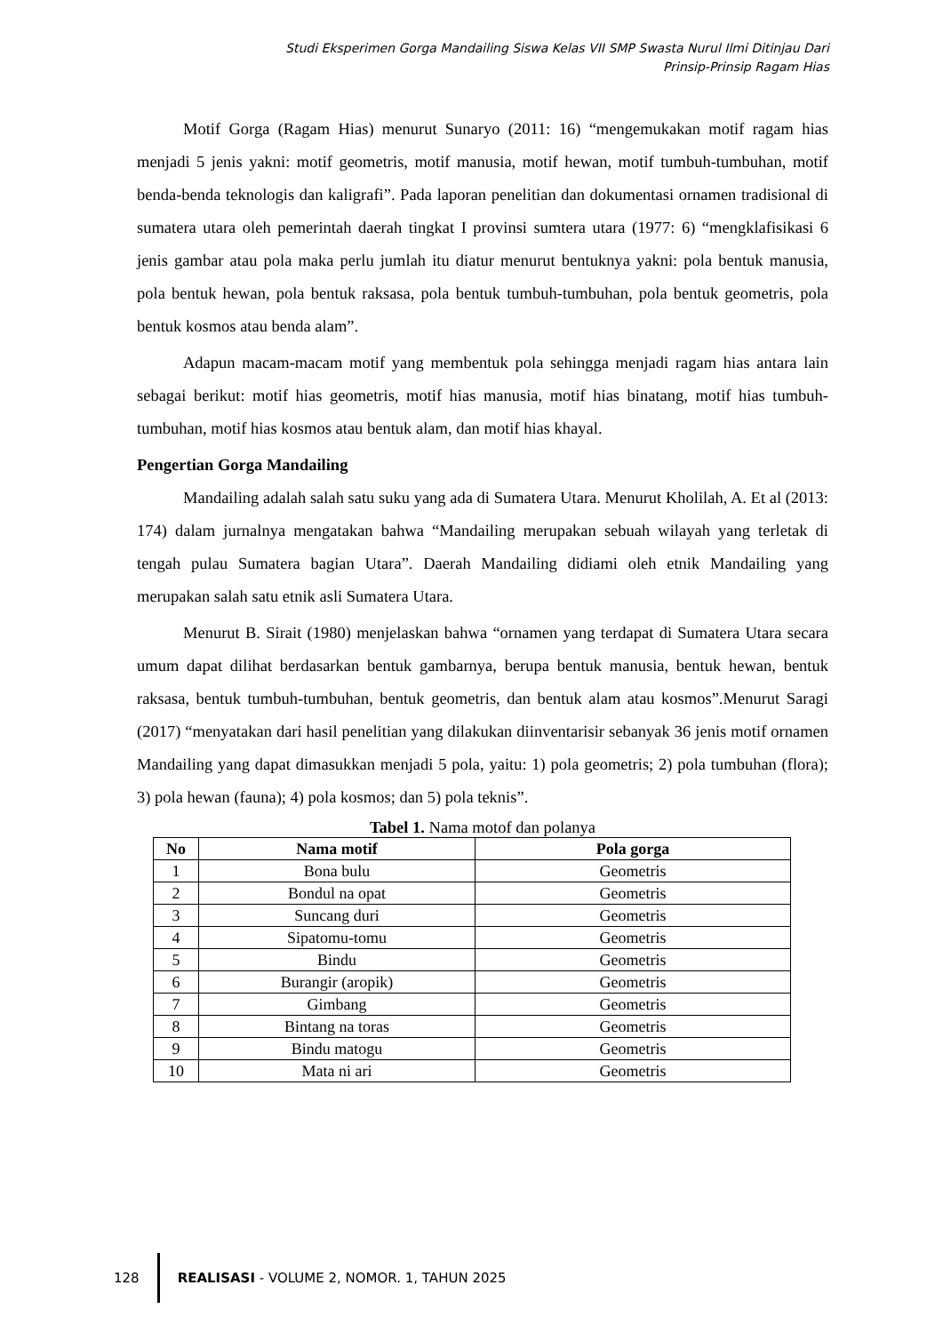Studi Eksperimen Gorga Mandailing Siswa Kelas VII SMP Swasta Nurul Ilmi Ditinjau Dari
Prinsip-Prinsip Ragam Hias
Motif Gorga (Ragam Hias) menurut Sunaryo (2011: 16) “mengemukakan motif ragam hias menjadi 5 jenis yakni: motif geometris, motif manusia, motif hewan, motif tumbuh-tumbuhan, motif benda-benda teknologis dan kaligrafi”. Pada laporan penelitian dan dokumentasi ornamen tradisional di sumatera utara oleh pemerintah daerah tingkat I provinsi sumtera utara (1977: 6) “mengklafisikasi 6 jenis gambar atau pola maka perlu jumlah itu diatur menurut bentuknya yakni: pola bentuk manusia, pola bentuk hewan, pola bentuk raksasa, pola bentuk tumbuh-tumbuhan, pola bentuk geometris, pola bentuk kosmos atau benda alam”.
Adapun macam-macam motif yang membentuk pola sehingga menjadi ragam hias antara lain sebagai berikut: motif hias geometris, motif hias manusia, motif hias binatang, motif hias tumbuh-tumbuhan, motif hias kosmos atau bentuk alam, dan motif hias khayal.
Pengertian Gorga Mandailing
Mandailing adalah salah satu suku yang ada di Sumatera Utara. Menurut Kholilah, A. Et al (2013: 174) dalam jurnalnya mengatakan bahwa “Mandailing merupakan sebuah wilayah yang terletak di tengah pulau Sumatera bagian Utara”. Daerah Mandailing didiami oleh etnik Mandailing yang merupakan salah satu etnik asli Sumatera Utara.
Menurut B. Sirait (1980) menjelaskan bahwa “ornamen yang terdapat di Sumatera Utara secara umum dapat dilihat berdasarkan bentuk gambarnya, berupa bentuk manusia, bentuk hewan, bentuk raksasa, bentuk tumbuh-tumbuhan, bentuk geometris, dan bentuk alam atau kosmos”.Menurut Saragi (2017) “menyatakan dari hasil penelitian yang dilakukan diinventarisir sebanyak 36 jenis motif ornamen Mandailing yang dapat dimasukkan menjadi 5 pola, yaitu: 1) pola geometris; 2) pola tumbuhan (flora); 3) pola hewan (fauna); 4) pola kosmos; dan 5) pola teknis”.
Tabel 1. Nama motof dan polanya
| No | Nama motif | Pola gorga |
| --- | --- | --- |
| 1 | Bona bulu | Geometris |
| 2 | Bondul na opat | Geometris |
| 3 | Suncang duri | Geometris |
| 4 | Sipatomu-tomu | Geometris |
| 5 | Bindu | Geometris |
| 6 | Burangir (aropik) | Geometris |
| 7 | Gimbang | Geometris |
| 8 | Bintang na toras | Geometris |
| 9 | Bindu matogu | Geometris |
| 10 | Mata ni ari | Geometris |
128
REALISASI - VOLUME 2, NOMOR. 1, TAHUN 2025